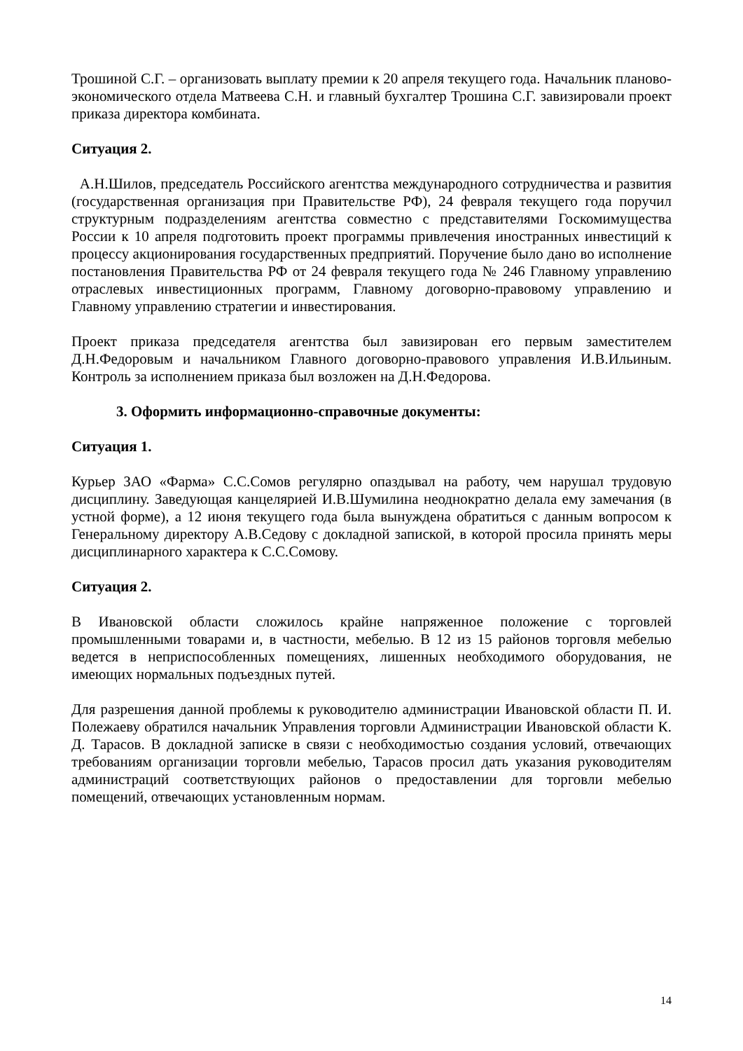Трошиной С.Г. – организовать выплату премии к 20 апреля текущего года. Начальник планово-экономического отдела Матвеева С.Н. и главный бухгалтер Трошина С.Г. завизировали проект приказа директора комбината.
Ситуация 2.
А.Н.Шилов, председатель Российского агентства международного сотрудничества и развития (государственная организация при Правительстве РФ), 24 февраля текущего года поручил структурным подразделениям агентства совместно с представителями Госкомимущества России к 10 апреля подготовить проект программы привлечения иностранных инвестиций к процессу акционирования государственных предприятий. Поручение было дано во исполнение постановления Правительства РФ от 24 февраля текущего года № 246 Главному управлению отраслевых инвестиционных программ, Главному договорно-правовому управлению и Главному управлению стратегии и инвестирования.
Проект приказа председателя агентства был завизирован его первым заместителем Д.Н.Федоровым и начальником Главного договорно-правового управления И.В.Ильиным. Контроль за исполнением приказа был возложен на Д.Н.Федорова.
3. Оформить информационно-справочные документы:
Ситуация 1.
Курьер ЗАО «Фарма» С.С.Сомов регулярно опаздывал на работу, чем нарушал трудовую дисциплину. Заведующая канцелярией И.В.Шумилина неоднократно делала ему замечания (в устной форме), а 12 июня текущего года была вынуждена обратиться с данным вопросом к Генеральному директору А.В.Седову с докладной запиской, в которой просила принять меры дисциплинарного характера к С.С.Сомову.
Ситуация 2.
В Ивановской области сложилось крайне напряженное положение с торговлей промышленными товарами и, в частности, мебелью. В 12 из 15 районов торговля мебелью ведется в неприспособленных помещениях, лишенных необходимого оборудования, не имеющих нормальных подъездных путей.
Для разрешения данной проблемы к руководителю администрации Ивановской области П. И. Полежаеву обратился начальник Управления торговли Администрации Ивановской области К. Д. Тарасов. В докладной записке в связи с необходимостью создания условий, отвечающих требованиям организации торговли мебелью, Тарасов просил дать указания руководителям администраций соответствующих районов о предоставлении для торговли мебелью помещений, отвечающих установленным нормам.
14